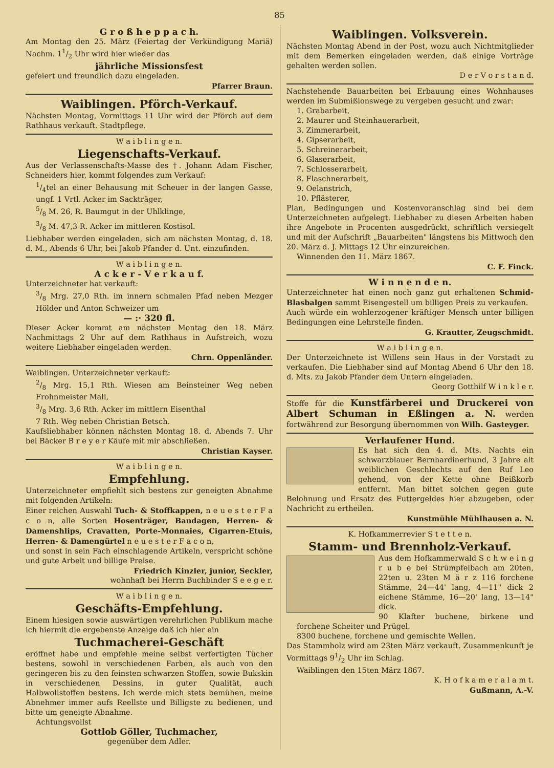85
G r o ß h e p p a c h.
Am Montag den 25. März (Feiertag der Verkündigung Mariä) Nachm. 11/2 Uhr wird hier wieder das
jährliche Missionsfest
gefeiert und freundlich dazu eingeladen.
Pfarrer Braun.
Waiblingen. Pförch-Verkauf.
Nächsten Montag, Vormittags 11 Uhr wird der Pförch auf dem Rathhaus verkauft. Stadtpflege.
W a i b l i n g e n.
Liegenschafts-Verkauf.
Aus der Verlassenschafts-Masse des †. Johann Adam Fischer, Schneiders hier, kommt folgendes zum Verkauf:
1/4tel an einer Behausung mit Scheuer in der langen Gasse, ungf. 1 Vrtl. Acker im Sackträger,
5/8 M. 26, R. Baumgut in der Uhlklinge,
3/8 M. 47,3 R. Acker im mittleren Kostisol.
Liebhaber werden eingeladen, sich am nächsten Montag, d. 18. d. M., Abends 6 Uhr, bei Jakob Pfander d. Unt. einzufinden.
W a i b l i n g e n.
A c k e r - V e r k a u f.
Unterzeichneter hat verkauft:
3/8 Mrg. 27,0 Rth. im innern schmalen Pfad neben Mezger Hölder und Anton Schweizer um
— :· 320 fl.
Dieser Acker kommt am nächsten Montag den 18. März Nachmittags 2 Uhr auf dem Rathhaus in Aufstreich, wozu weitere Liebhaber eingeladen werden.
Chrn. Oppenländer.
Waiblingen. Unterzeichneter verkauft:
2/8 Mrg. 15,1 Rth. Wiesen am Beinsteiner Weg neben Frohnmeister Mall,
3/8 Mrg. 3,6 Rth. Acker im mittlern Eisenthal
7 Rth. Weg neben Christian Betsch.
Kaufsliebhaber können nächsten Montag 18. d. Abends 7. Uhr bei Bäcker B r e y e r Käufe mit mir abschließen.
Christian Kayser.
W a i b l i n g e n.
Empfehlung.
Unterzeichneter empfiehlt sich bestens zur geneigten Abnahme mit folgenden Artikeln:
Einer reichen Auswahl Tuch- & Stoffkappen, n e u e s t e r F a c o n, alle Sorten Hosenträger, Bandagen, Herren- & Damenshlips, Cravatten, Porte-Monnaies, Cigarren-Etuis, Herren- & Damengürtel n e u e s t e r F a c o n,
und sonst in sein Fach einschlagende Artikeln, verspricht schöne und gute Arbeit und billige Preise.
Friedrich Kinzler, junior, Seckler,
wohnhaft bei Herrn Buchbinder S e e g e r.
W a i b l i n g e n.
Geschäfts-Empfehlung.
Einem hiesigen sowie auswärtigen verehrlichen Publikum mache ich hiermit die ergebenste Anzeige daß ich hier ein
Tuchmacherei-Geschäft
eröffnet habe und empfehle meine selbst verfertigten Tücher bestens, sowohl in verschiedenen Farben, als auch von den geringeren bis zu den feinsten schwarzen Stoffen, sowie Bukskin in verschiedenen Dessins, in guter Qualität, auch Halbwollstoffen bestens. Ich werde mich stets bemühen, meine Abnehmer immer aufs Reellste und Billigste zu bedienen, und bitte um geneigte Abnahme.
Achtungsvollst
Gottlob Göller, Tuchmacher,
gegenüber dem Adler.
Waiblingen. Volksverein.
Nächsten Montag Abend in der Post, wozu auch Nichtmitglieder mit dem Bemerken eingeladen werden, daß einige Vorträge gehalten werden sollen.
D e r V o r s t a n d.
Nachstehende Bauarbeiten bei Erbauung eines Wohnhauses werden im Submißionswege zu vergeben gesucht und zwar:
1. Grabarbeit,
2. Maurer und Steinhauerarbeit,
3. Zimmerarbeit,
4. Gipserarbeit,
5. Schreinerarbeit,
6. Glaserarbeit,
7. Schlosserarbeit,
8. Flaschnerarbeit,
9. Oelanstrich,
10. Pflästerer,
Plan, Bedingungen und Kostenvoranschlag sind bei dem Unterzeichneten aufgelegt. Liebhaber zu diesen Arbeiten haben ihre Angebote in Procenten ausgedrückt, schriftlich versiegelt und mit der Aufschrift „Bauarbeiten" längstens bis Mittwoch den 20. März d. J. Mittags 12 Uhr einzureichen.
Winnenden den 11. März 1867.
C. F. Finck.
W i n n e n d e n.
Unterzeichneter hat einen noch ganz gut erhaltenen Schmid-Blasbalgen sammt Eisengestell um billigen Preis zu verkaufen.
Auch würde ein wohlerzogener kräftiger Mensch unter billigen Bedingungen eine Lehrstelle finden.
G. Krautter, Zeugschmidt.
W a i b l i n g e n.
Der Unterzeichnete ist Willens sein Haus in der Vorstadt zu verkaufen. Die Liebhaber sind auf Montag Abend 6 Uhr den 18. d. Mts. zu Jakob Pfander dem Untern eingeladen.
Georg Gotthilf W i n k l e r.
Stoffe für die Kunstfärberei und Druckerei von Albert Schuman in Eßlingen a. N. werden fortwährend zur Besorgung übernommen von Wilh. Gasteyger.
Verlaufener Hund.
Es hat sich den 4. d. Mts. Nachts ein schwarzblauer Bernhardinerhund, 3 Jahre alt weiblichen Geschlechts auf den Ruf Leo gehend, von der Kette ohne Beißkorb entfernt. Man bittet solchen gegen gute Belohnung und Ersatz des Futtergeldes hier abzugeben, oder Nachricht zu ertheilen.
Kunstmühle Mühlhausen a. N.
K. Hofkammerrevier S t e t t e n.
Stamm- und Brennholz-Verkauf.
Aus dem Hofkammerwald S c h w e i n g r u b e bei Strümpfelbach am 20ten, 22ten u. 23ten M ä r z 116 forchene Stämme, 24—44' lang, 4—11" dick 2 eichene Stämme, 16—20' lang, 13—14" dick.
90 Klafter buchene, birkene und forchene Scheiter und Prügel.
8300 buchene, forchene und gemischte Wellen.
Das Stammholz wird am 23ten März verkauft. Zusammenkunft je Vormittags 91/2 Uhr im Schlag.
Waiblingen den 15ten März 1867.
K. H o f k a m e r a l a m t.
Gußmann, A.-V.